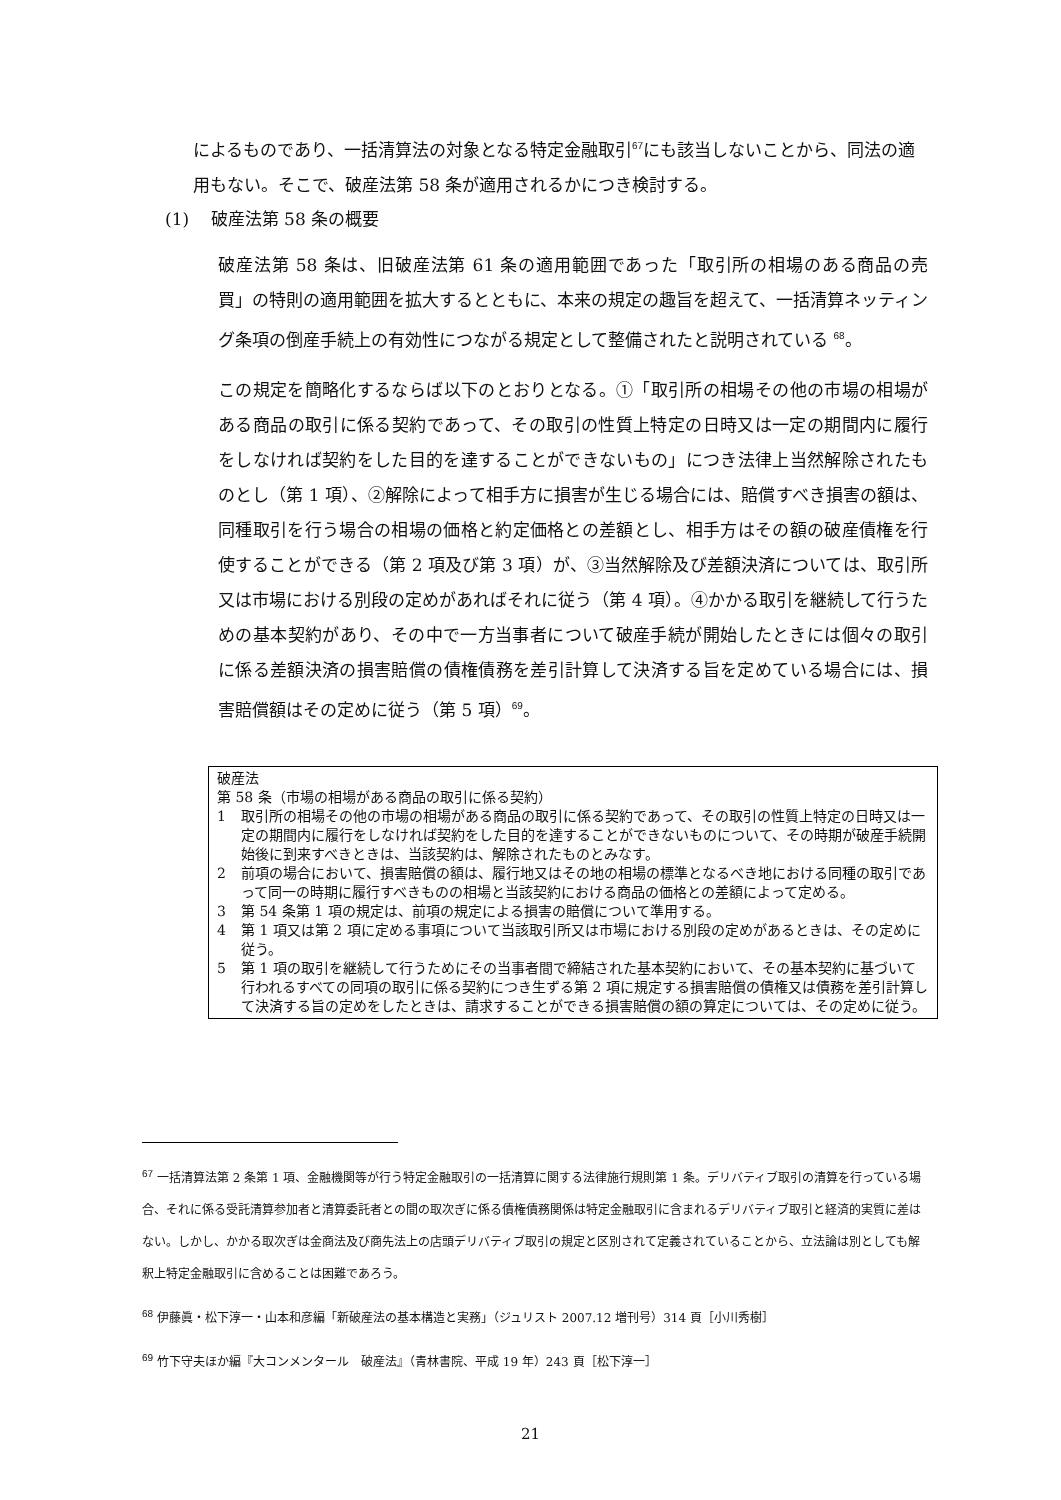によるものであり、一括清算法の対象となる特定金融取引<sup>67</sup>にも該当しないことから、同法の適用もない。そこで、破産法第 58 条が適用されるかにつき検討する。
(1) 破産法第 58 条の概要
破産法第 58 条は、旧破産法第 61 条の適用範囲であった「取引所の相場のある商品の売買」の特則の適用範囲を拡大するとともに、本来の規定の趣旨を超えて、一括清算ネッティング条項の倒産手続上の有効性につながる規定として整備されたと説明されている <sup>68</sup>。
この規定を簡略化するならば以下のとおりとなる。①「取引所の相場その他の市場の相場がある商品の取引に係る契約であって、その取引の性質上特定の日時又は一定の期間内に履行をしなければ契約をした目的を達することができないもの」につき法律上当然解除されたものとし（第 1 項）、②解除によって相手方に損害が生じる場合には、賠償すべき損害の額は、同種取引を行う場合の相場の価格と約定価格との差額とし、相手方はその額の破産債権を行使することができる（第 2 項及び第 3 項）が、③当然解除及び差額決済については、取引所又は市場における別段の定めがあればそれに従う（第 4 項）。④かかる取引を継続して行うための基本契約があり、その中で一方当事者について破産手続が開始したときには個々の取引に係る差額決済の損害賠償の債権債務を差引計算して決済する旨を定めている場合には、損害賠償額はその定めに従う（第 5 項）<sup>69</sup>。
破産法
第 58 条（市場の相場がある商品の取引に係る契約）
1 取引所の相場その他の市場の相場がある商品の取引に係る契約であって、その取引の性質上特定の日時又は一定の期間内に履行をしなければ契約をした目的を達することができないものについて、その時期が破産手続開始後に到来すべきときは、当該契約は、解除されたものとみなす。
2 前項の場合において、損害賠償の額は、履行地又はその地の相場の標準となるべき地における同種の取引であって同一の時期に履行すべきものの相場と当該契約における商品の価格との差額によって定める。
3 第 54 条第 1 項の規定は、前項の規定による損害の賠償について準用する。
4 第 1 項又は第 2 項に定める事項について当該取引所又は市場における別段の定めがあるときは、その定めに従う。
5 第 1 項の取引を継続して行うためにその当事者間で締結された基本契約において、その基本契約に基づいて行われるすべての同項の取引に係る契約につき生ずる第 2 項に規定する損害賠償の債権又は債務を差引計算して決済する旨の定めをしたときは、請求することができる損害賠償の額の算定については、その定めに従う。
<sup>67</sup> 一括清算法第 2 条第 1 項、金融機関等が行う特定金融取引の一括清算に関する法律施行規則第 1 条。デリバティブ取引の清算を行っている場合、それに係る受託清算参加者と清算委託者との間の取次ぎに係る債権債務関係は特定金融取引に含まれるデリバティブ取引と経済的実質に差はない。しかし、かかる取次ぎは金商法及び商先法上の店頭デリバティブ取引の規定と区別されて定義されていることから、立法論は別としても解釈上特定金融取引に含めることは困難であろう。
<sup>68</sup> 伊藤眞・松下淳一・山本和彦編「新破産法の基本構造と実務」（ジュリスト 2007.12 増刊号）314 頁［小川秀樹］
<sup>69</sup> 竹下守夫ほか編『大コンメンタール　破産法』（青林書院、平成 19 年）243 頁［松下淳一］
21